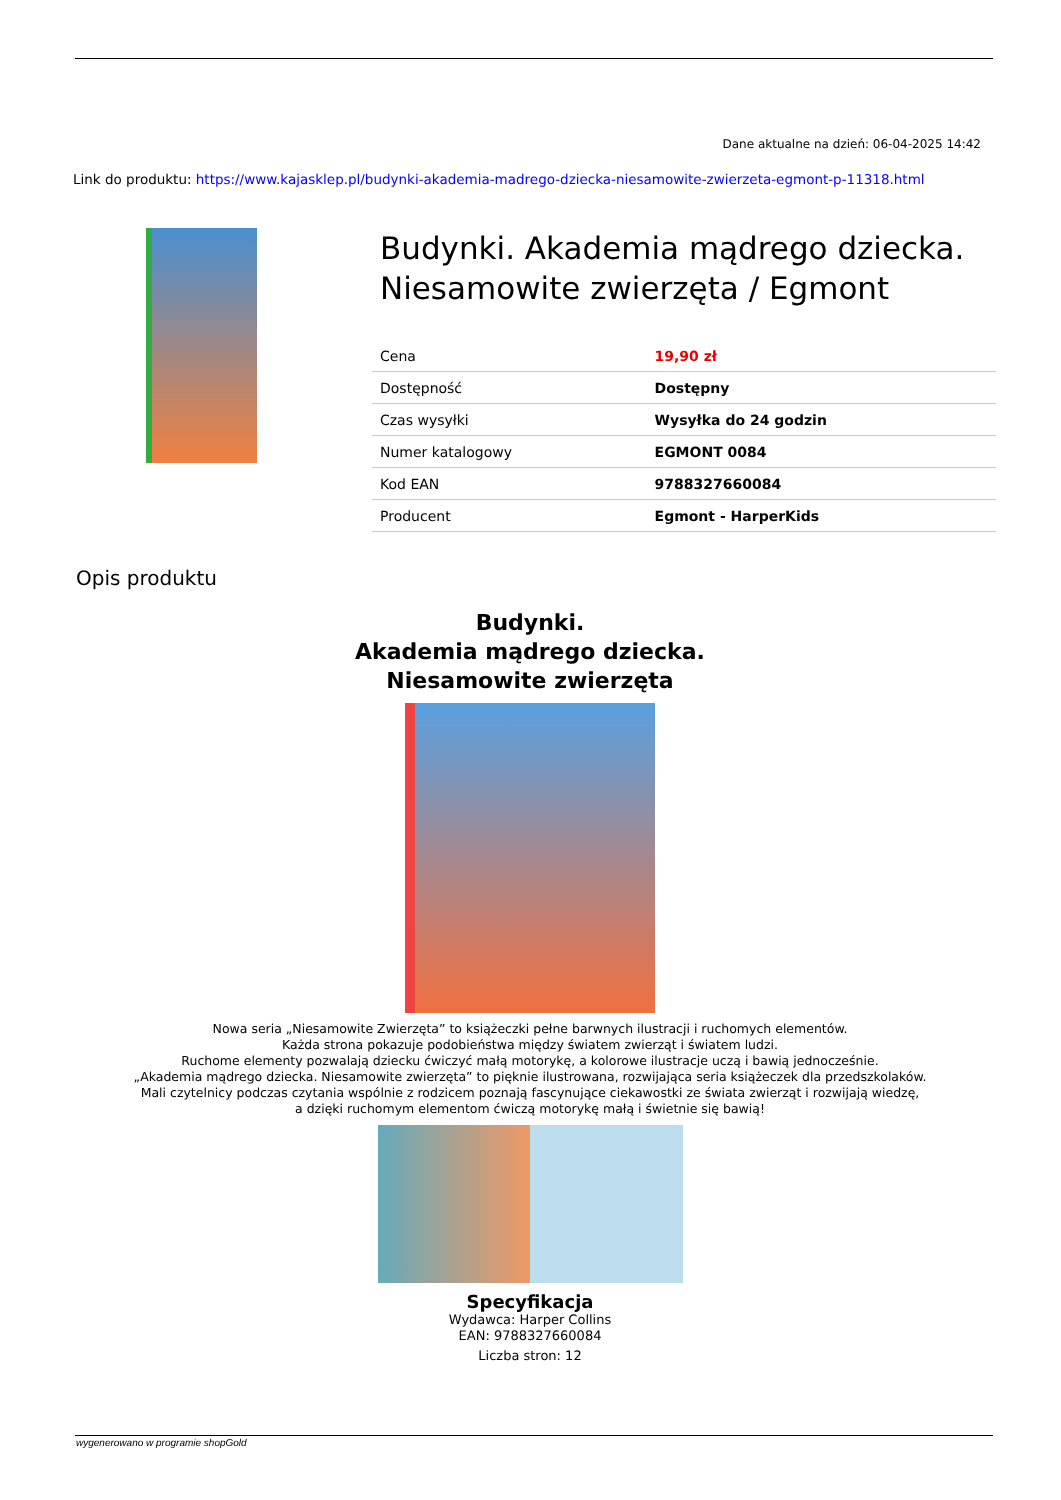Dane aktualne na dzień: 06-04-2025 14:42
Link do produktu: https://www.kajasklep.pl/budynki-akademia-madrego-dziecka-niesamowite-zwierzeta-egmont-p-11318.html
Budynki. Akademia mądrego dziecka. Niesamowite zwierzęta / Egmont
| Cena | 19,90 zł |
| Dostępność | Dostępny |
| Czas wysyłki | Wysyłka do 24 godzin |
| Numer katalogowy | EGMONT 0084 |
| Kod EAN | 9788327660084 |
| Producent | Egmont - HarperKids |
Opis produktu
Budynki.
Akademia mądrego dziecka.
Niesamowite zwierzęta
Nowa seria „Niesamowite Zwierzęta” to książeczki pełne barwnych ilustracji i ruchomych elementów.
Każda strona pokazuje podobieństwa między światem zwierząt i światem ludzi.
Ruchome elementy pozwalają dziecku ćwiczyć małą motorykę, a kolorowe ilustracje uczą i bawią jednocześnie.
„Akademia mądrego dziecka. Niesamowite zwierzęta” to pięknie ilustrowana, rozwijająca seria książeczek dla przedszkolaków.
Mali czytelnicy podczas czytania wspólnie z rodzicem poznają fascynujące ciekawostki ze świata zwierząt i rozwijają wiedzę,
a dzięki ruchomym elementom ćwiczą motorykę małą i świetnie się bawią!
Specyfikacja
Wydawca: Harper Collins
EAN: 9788327660084
Liczba stron: 12
wygenerowano w programie shopGold